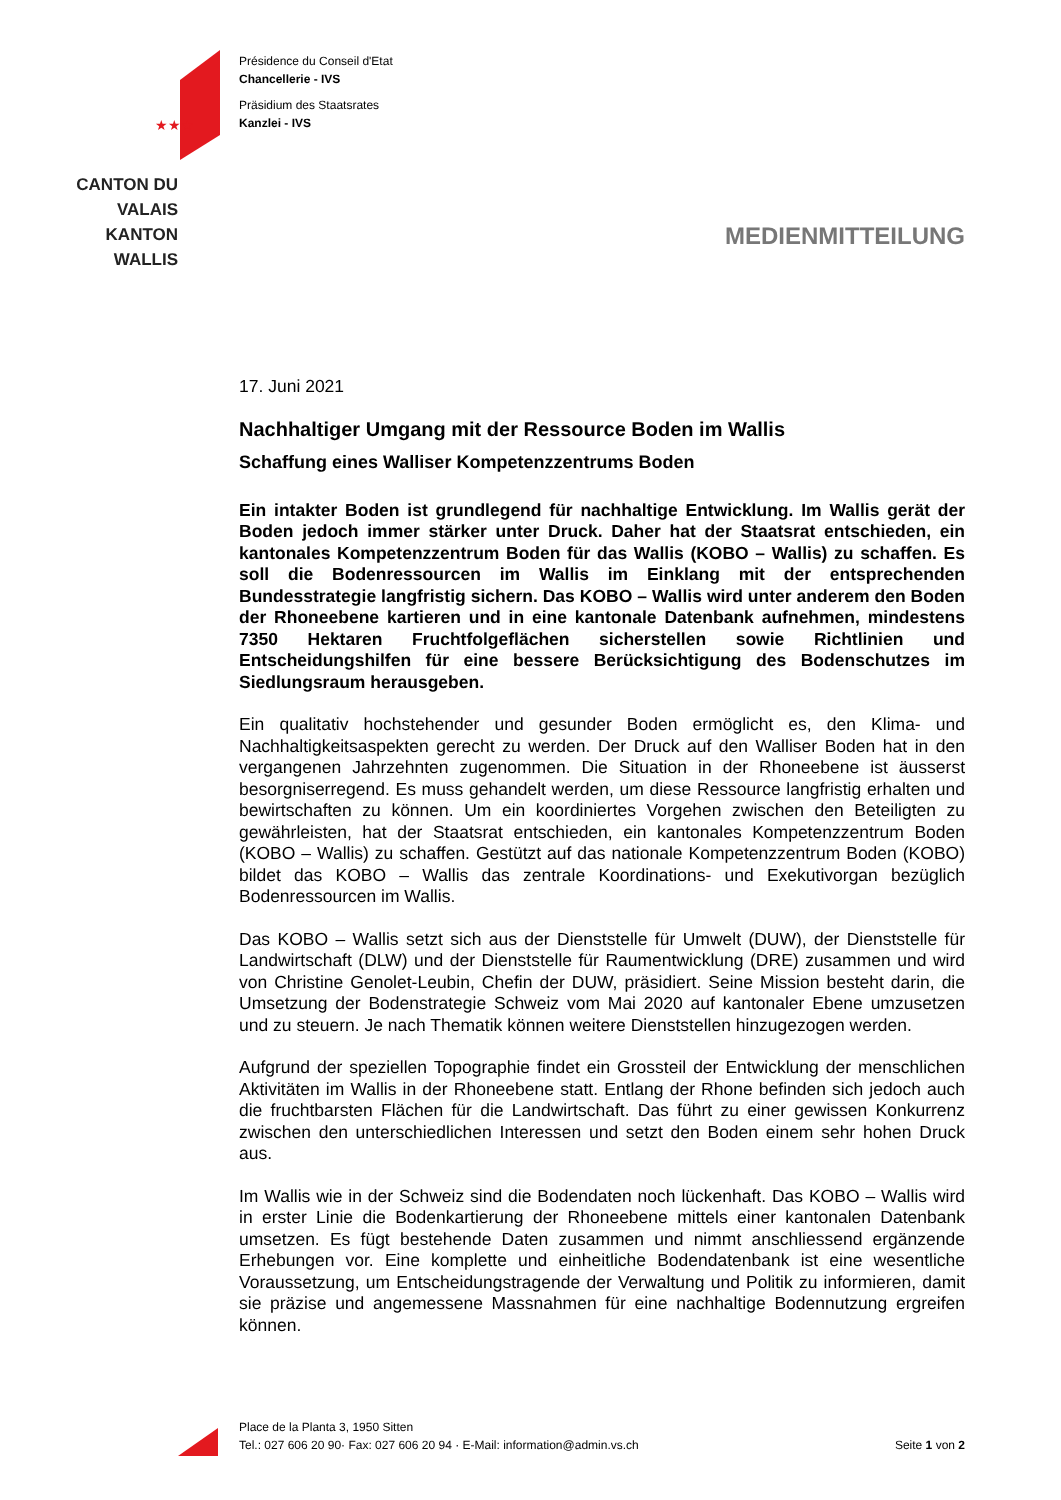★★★
CANTON DU VALAIS
KANTON WALLIS
Présidence du Conseil d'Etat
Chancellerie - IVS
Präsidium des Staatsrates
Kanzlei - IVS
MEDIENMITTEILUNG
17. Juni 2021
Nachhaltiger Umgang mit der Ressource Boden im Wallis
Schaffung eines Walliser Kompetenzzentrums Boden
Ein intakter Boden ist grundlegend für nachhaltige Entwicklung. Im Wallis gerät der Boden jedoch immer stärker unter Druck. Daher hat der Staatsrat entschieden, ein kantonales Kompetenzzentrum Boden für das Wallis (KOBO – Wallis) zu schaffen. Es soll die Bodenressourcen im Wallis im Einklang mit der entsprechenden Bundesstrategie langfristig sichern. Das KOBO – Wallis wird unter anderem den Boden der Rhoneebene kartieren und in eine kantonale Datenbank aufnehmen, mindestens 7350 Hektaren Fruchtfolgeflächen sicherstellen sowie Richtlinien und Entscheidungshilfen für eine bessere Berücksichtigung des Bodenschutzes im Siedlungsraum herausgeben.
Ein qualitativ hochstehender und gesunder Boden ermöglicht es, den Klima- und Nachhaltigkeitsaspekten gerecht zu werden. Der Druck auf den Walliser Boden hat in den vergangenen Jahrzehnten zugenommen. Die Situation in der Rhoneebene ist äusserst besorgniserregend. Es muss gehandelt werden, um diese Ressource langfristig erhalten und bewirtschaften zu können. Um ein koordiniertes Vorgehen zwischen den Beteiligten zu gewährleisten, hat der Staatsrat entschieden, ein kantonales Kompetenzzentrum Boden (KOBO – Wallis) zu schaffen. Gestützt auf das nationale Kompetenzzentrum Boden (KOBO) bildet das KOBO – Wallis das zentrale Koordinations- und Exekutivorgan bezüglich Bodenressourcen im Wallis.
Das KOBO – Wallis setzt sich aus der Dienststelle für Umwelt (DUW), der Dienststelle für Landwirtschaft (DLW) und der Dienststelle für Raumentwicklung (DRE) zusammen und wird von Christine Genolet-Leubin, Chefin der DUW, präsidiert. Seine Mission besteht darin, die Umsetzung der Bodenstrategie Schweiz vom Mai 2020 auf kantonaler Ebene umzusetzen und zu steuern. Je nach Thematik können weitere Dienststellen hinzugezogen werden.
Aufgrund der speziellen Topographie findet ein Grossteil der Entwicklung der menschlichen Aktivitäten im Wallis in der Rhoneebene statt. Entlang der Rhone befinden sich jedoch auch die fruchtbarsten Flächen für die Landwirtschaft. Das führt zu einer gewissen Konkurrenz zwischen den unterschiedlichen Interessen und setzt den Boden einem sehr hohen Druck aus.
Im Wallis wie in der Schweiz sind die Bodendaten noch lückenhaft. Das KOBO – Wallis wird in erster Linie die Bodenkartierung der Rhoneebene mittels einer kantonalen Datenbank umsetzen. Es fügt bestehende Daten zusammen und nimmt anschliessend ergänzende Erhebungen vor. Eine komplette und einheitliche Bodendatenbank ist eine wesentliche Voraussetzung, um Entscheidungstragende der Verwaltung und Politik zu informieren, damit sie präzise und angemessene Massnahmen für eine nachhaltige Bodennutzung ergreifen können.
Place de la Planta 3, 1950 Sitten
Tel.: 027 606 20 90· Fax: 027 606 20 94 · E-Mail: information@admin.vs.ch
Seite 1 von 2